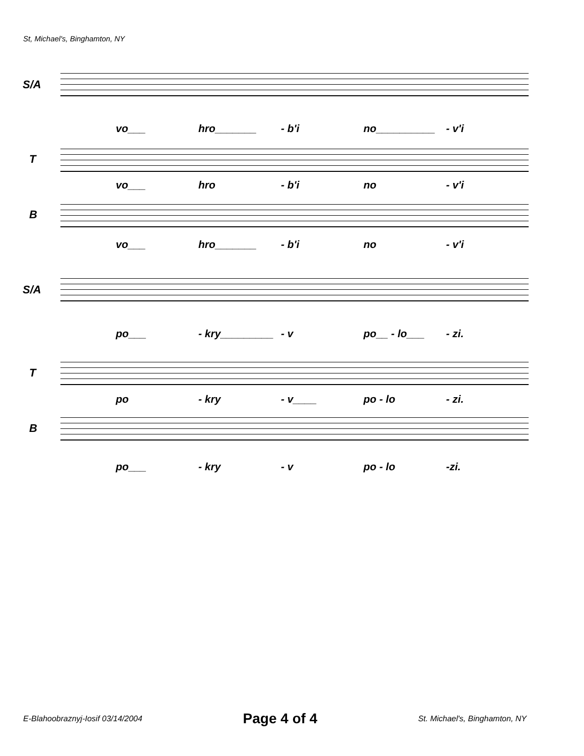St, Michael's, Binghamton, NY
S/A
vo___ hro_______ - b'i no__________ - v'i
T
vo___ hro - b'i no - v'i
B
vo___ hro_______ - b'i no - v'i
S/A
po___ - kry_________ - v po__ - lo___ - zi.
T
po - kry - v____ po - lo - zi.
B
po___ - kry - v po - lo -zi.
E-Blahoobraznyj-Iosif 03/14/2004 Page 4 of 4 St. Michael's, Binghamton, NY